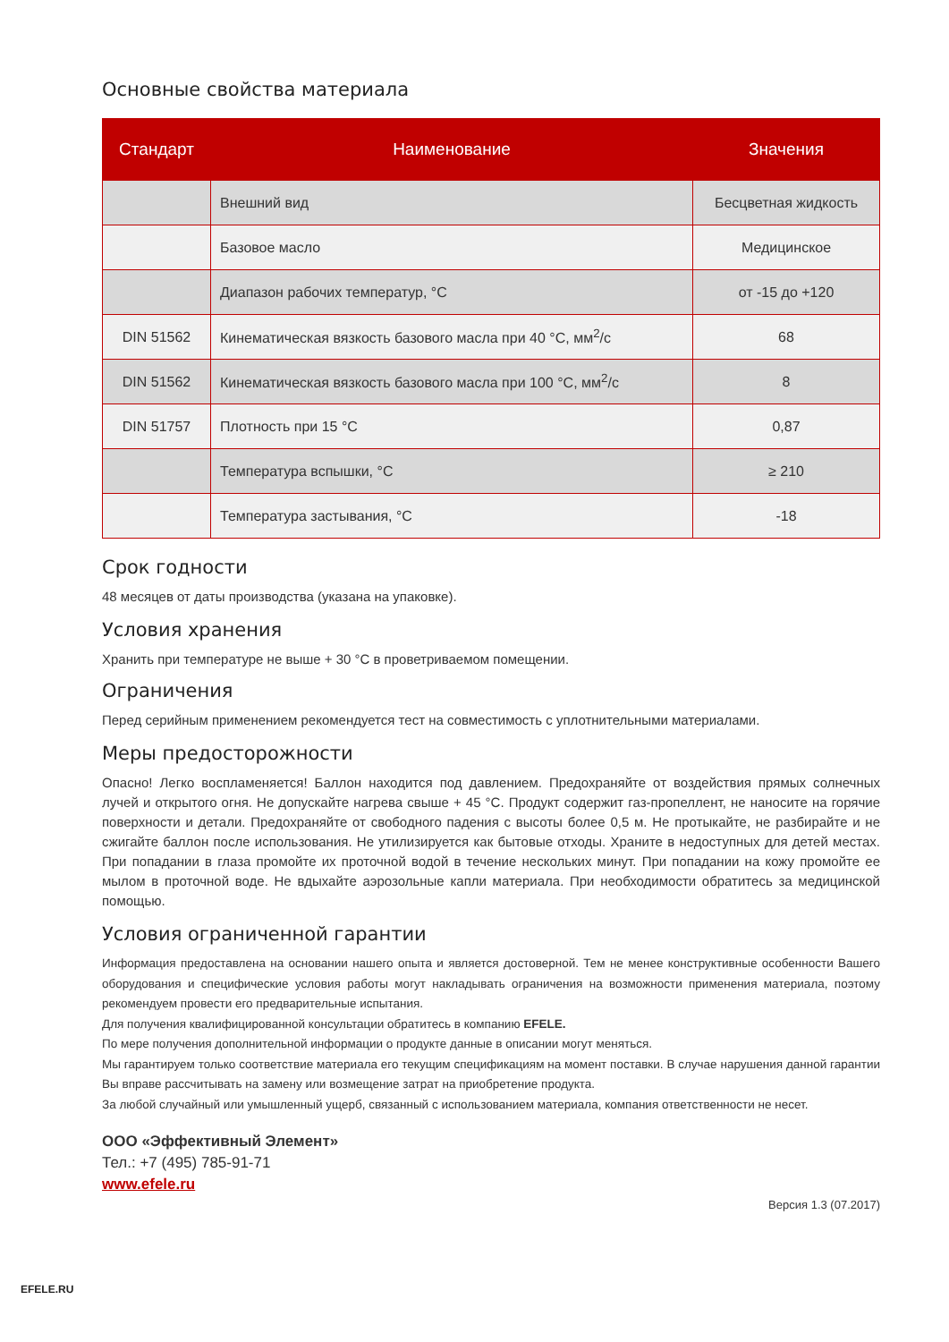Основные свойства материала
| Стандарт | Наименование | Значения |
| --- | --- | --- |
| | Внешний вид | Бесцветная жидкость |
| | Базовое масло | Медицинское |
| | Диапазон рабочих температур, °С | от -15 до +120 |
| DIN 51562 | Кинематическая вязкость базового масла при 40 °С, мм<sup>2</sup>/с | 68 |
| DIN 51562 | Кинематическая вязкость базового масла при 100 °С, мм<sup>2</sup>/с | 8 |
| DIN 51757 | Плотность при 15 °С | 0,87 |
| | Температура вспышки, °С | ≥ 210 |
| | Температура застывания, °С | -18 |
Срок годности
48 месяцев от даты производства (указана на упаковке).
Условия хранения
Хранить при температуре не выше + 30 °С в проветриваемом помещении.
Ограничения
Перед серийным применением рекомендуется тест на совместимость с уплотнительными материалами.
Меры предосторожности
Опасно! Легко воспламеняется! Баллон находится под давлением. Предохраняйте от воздействия прямых солнечных лучей и открытого огня. Не допускайте нагрева свыше + 45 °С. Продукт содержит газ-пропеллент, не наносите на горячие поверхности и детали. Предохраняйте от свободного падения с высоты более 0,5 м. Не протыкайте, не разбирайте и не сжигайте баллон после использования. Не утилизируется как бытовые отходы. Храните в недоступных для детей местах. При попадании в глаза промойте их проточной водой в течение нескольких минут. При попадании на кожу промойте ее мылом в проточной воде. Не вдыхайте аэрозольные капли материала. При необходимости обратитесь за медицинской помощью.
Условия ограниченной гарантии
Информация предоставлена на основании нашего опыта и является достоверной. Тем не менее конструктивные особенности Вашего оборудования и специфические условия работы могут накладывать ограничения на возможности применения материала, поэтому рекомендуем провести его предварительные испытания.
Для получения квалифицированной консультации обратитесь в компанию EFELE.
По мере получения дополнительной информации о продукте данные в описании могут меняться.
Мы гарантируем только соответствие материала его текущим спецификациям на момент поставки. В случае нарушения данной гарантии Вы вправе рассчитывать на замену или возмещение затрат на приобретение продукта.
За любой случайный или умышленный ущерб, связанный с использованием материала, компания ответственности не несет.
ООО «Эффективный Элемент»
Тел.: +7 (495) 785-91-71
www.efele.ru
Версия 1.3 (07.2017)
EFELE.RU